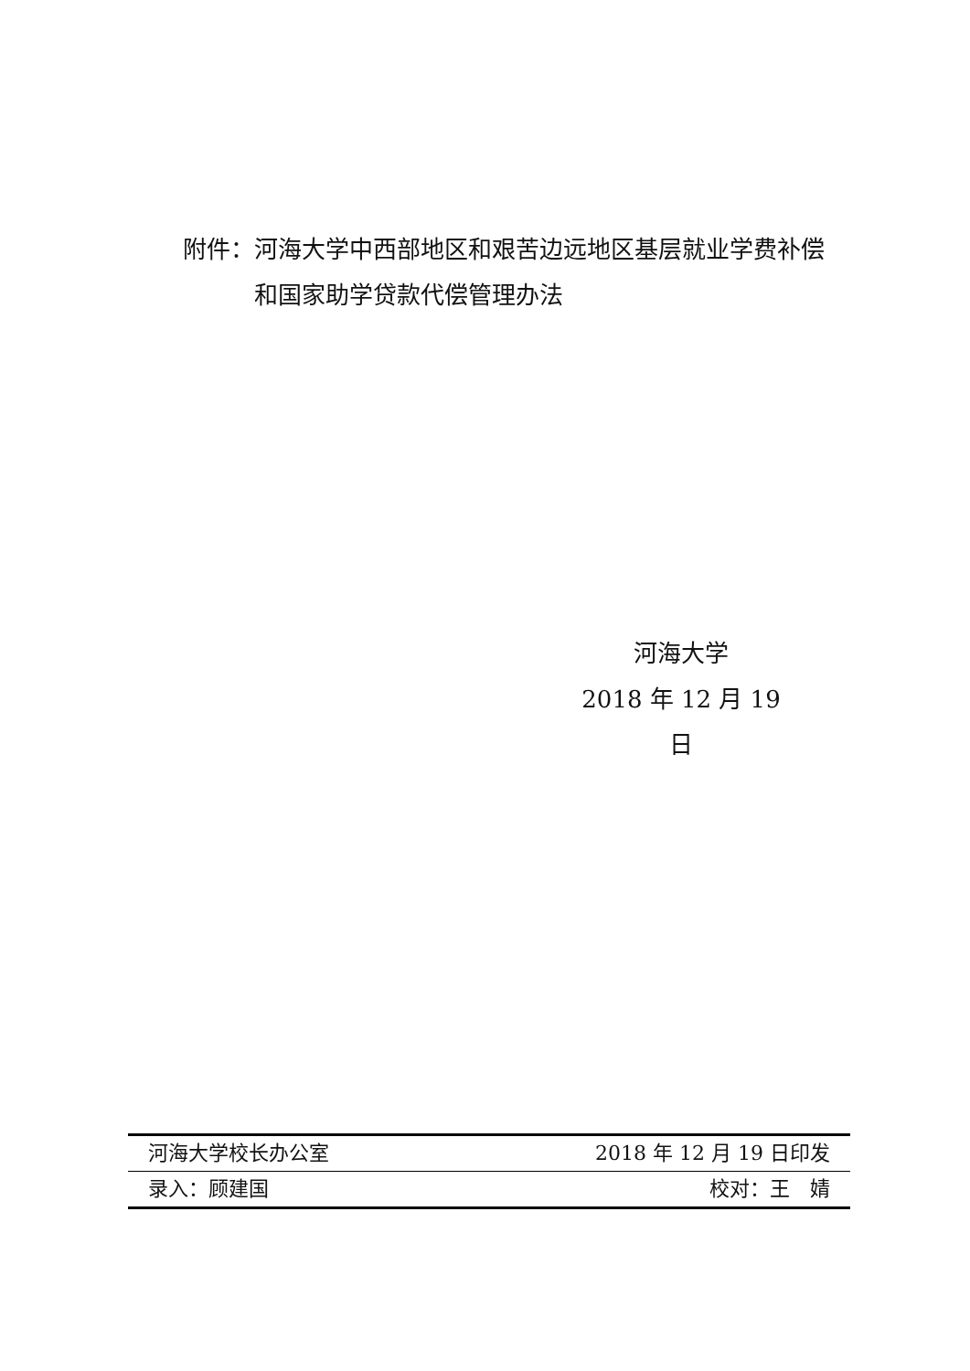附件： 河海大学中西部地区和艰苦边远地区基层就业学费补偿和国家助学贷款代偿管理办法
河海大学
2018 年 12 月 19 日
河海大学校长办公室 2018 年 12 月 19 日印发
录入：顾建国 校对：王　婧